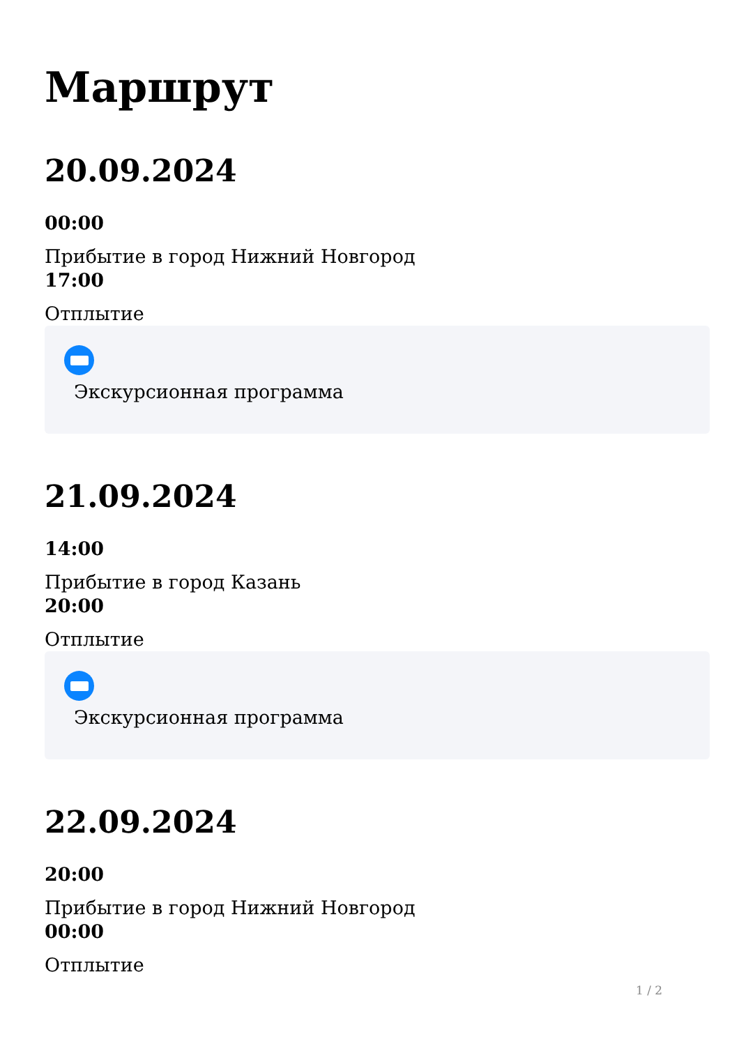Маршрут
20.09.2024
00:00
Прибытие в город Нижний Новгород
17:00
Отплытие
Экскурсионная программа
21.09.2024
14:00
Прибытие в город Казань
20:00
Отплытие
Экскурсионная программа
22.09.2024
20:00
Прибытие в город Нижний Новгород
00:00
Отплытие
1 / 2